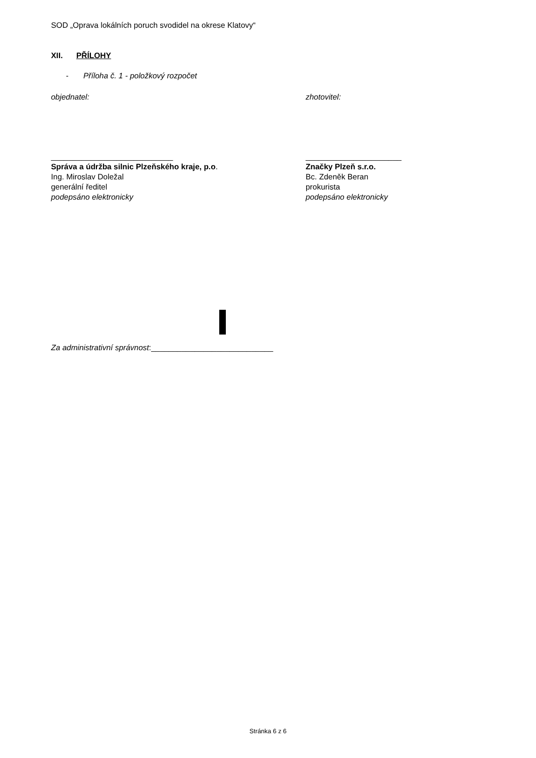SOD „Oprava lokálních poruch svodidel na okrese Klatovy“
XII. PŘÍLOHY
- Příloha č. 1 - položkový rozpočet
objednatel: zhotovitel:
____________________________
Správa a údržba silnic Plzeňského kraje, p.o.
Ing. Miroslav Doležal
generální ředitel
podepsáno elektronicky
______________________
Značky Plzeň s.r.o.
Bc. Zdeněk Beran
prokurista
podepsáno elektronicky
Za administrativní správnost:____________________________
Stránka 6 z 6